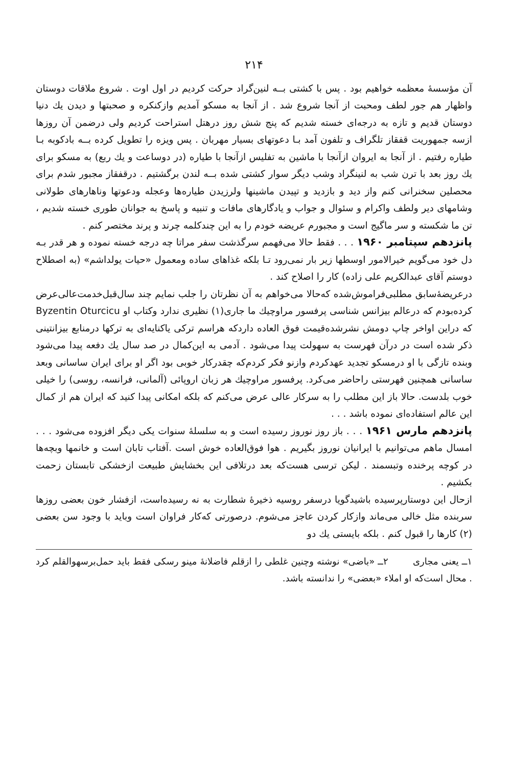۲۱۴
آن مؤسسهٔ معظمه خواهیم بود . پس با کشتی بــه لنین‌گراد حرکت کردیم در اول اوت . شروع ملاقات دوستان واظهار هم جور لطف ومحبت از آنجا شروع شد . از آنجا به مسکو آمدیم وازکنکره و صحبتها و دیدن یك دنیا دوستان قدیم و تازه به درجه‌ای خسته شدیم که پنج شش روز درهتل استراحت کردیم ولی درضمن آن روزها ازسه جمهوریت قفقاز تلگراف و تلفون آمد بـا دعوتهای بسیار مهربان . پس ویزه را تطویل کرده بــه بادکوبه بـا طیاره رفتیم . از آنجا به ایروان ازآنجا با ماشین به تفلیس ازآنجا با طیاره (در دوساعت و یك ربع) به مسکو برای یك روز بعد با ترن شب به لنینگراد وشب دیگر سوار کشتی شده بــه لندن برگشتیم . درقفقاز مجبور شدم برای محصلین سخنرانی کنم واز دید و بازدید و تپیدن ماشینها ولرزیدن طیاره‌ها وعجله ودعوتها وناهارهای طولانی وشامهای دیر ولطف واکرام و سئوال و جواب و یادگارهای مافات و تنبیه و پاسخ به جوانان طوری خسته شدیم ، تن ما شکسته و سر ماگیج است و مجبورم عریضه خودم را به این چندکلمه چرند و پرند مختصر کنم .
پانزدهم سپتامبر ۱۹۶۰ . . . فقط حالا می‌فهمم سرگذشت سفر مراتا چه درجه خسته نموده و هر قدر بـه دل خود می‌گویم خیرالامور اوسطها زیر بار نمی‌رود تـا بلکه غذاهای ساده ومعمول «حیات یولداشم» (به اصطلاح دوستم آقای عبدالکریم علی زاده) کار را اصلاح کند .
درعریضهٔ‌سابق مطلبی‌فراموش‌شده که‌حالا می‌خواهم به آن نظرتان را جلب نمایم چند سال‌قبل‌خدمت‌عالی‌عرض کرده‌بودم که درعالم بیزانس شناسی پرفسور مراوچیك ما جاری(۱) نظیری ندارد وکتاب او Byzentin Oturcicu که دراین اواخر چاپ دومش نشرشده‌قیمت فوق العاده داردکه هراسم ترکی یاکنایه‌ای به ترکها درمنابع بیزانتینی ذکر شده است در درآن فهرست به سهولت پیدا می‌شود . آدمی به این‌کمال در صد سال یك دفعه پیدا می‌شود وبنده تازگی با او درمسکو تجدید عهدکردم وازنو فکر کردم‌که چقدرکار خوبی بود اگر او برای ایران ساسانی وبعد ساسانی همچنین فهرستی راحاضر می‌کرد. پرفسور مراوچیك هر زبان اروپائی (آلمانی، فرانسه، روسی) را خیلی خوب بلدست. حالا باز این مطلب را به سرکار عالی عرض می‌کنم که بلکه امکانی پیدا کنید که ایران هم از کمال این عالم استفاده‌ای نموده باشد . . .
پانزدهم مارس ۱۹۶۱ . . . باز روز نوروز رسیده است و به سلسلهٔ سنوات یکی دیگر افزوده می‌شود . . . امسال ماهم می‌توانیم با ایرانیان نوروز بگیریم . هوا فوق‌العاده خوش است .آفتاب تابان است و خانمها وبچه‌ها در کوچه پرخنده وتبسمند . لیکن ترسی هست‌که بعد درتلافی این بخشایش طبیعت ازخشکی تابستان زحمت بکشیم .
ازحال این دوستارپرسیده باشید‌گویا درسفر روسیه ذخیرهٔ شطارت به نه رسیده‌است، ازفشار خون بعضی روزها سربنده مثل خالی می‌ماند وازکار کردن عاجز می‌شوم. درصورتی که‌کار فراوان است وباید با وجود سن بعضی (۲) کارها را قبول کنم . بلکه بایستی یك دو
۱ــ یعنی مجاری ۲ــ «باضی» نوشته وچنین غلطی را ازقلم فاضلانهٔ مینو رسکی فقط باید حمل‌برسهوالقلم کرد . محال است‌که او املاء «بعضی» را ندانسته باشد.